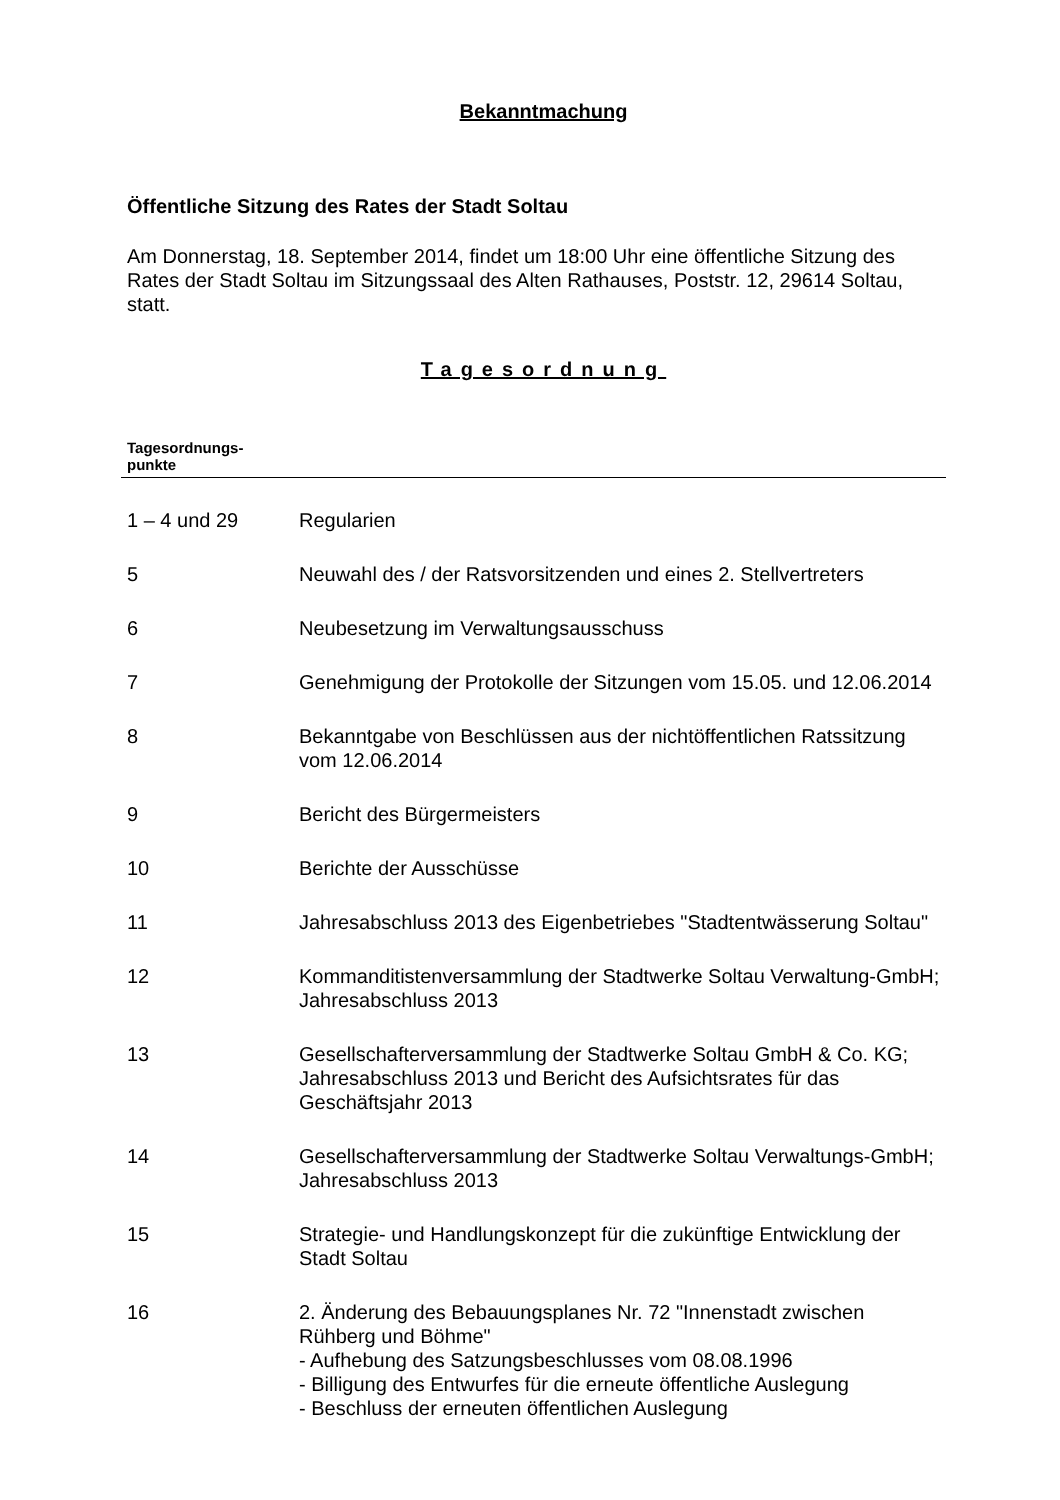Bekanntmachung
Öffentliche Sitzung des Rates der Stadt Soltau
Am Donnerstag, 18. September 2014, findet um 18:00 Uhr eine öffentliche Sitzung des Rates der Stadt Soltau im Sitzungssaal des Alten Rathauses, Poststr. 12, 29614 Soltau, statt.
Tagesordnung
| Tagesordnungs- punkte | |
| --- | --- |
| 1 – 4 und 29 | Regularien |
| 5 | Neuwahl des / der Ratsvorsitzenden und eines 2. Stellvertreters |
| 6 | Neubesetzung im Verwaltungsausschuss |
| 7 | Genehmigung der Protokolle der Sitzungen vom 15.05. und 12.06.2014 |
| 8 | Bekanntgabe von Beschlüssen aus der nichtöffentlichen Ratssitzung vom 12.06.2014 |
| 9 | Bericht des Bürgermeisters |
| 10 | Berichte der Ausschüsse |
| 11 | Jahresabschluss 2013 des Eigenbetriebes "Stadtentwässerung Soltau" |
| 12 | Kommanditistenversammlung der Stadtwerke Soltau Verwaltung-GmbH; Jahresabschluss 2013 |
| 13 | Gesellschafterversammlung der Stadtwerke Soltau GmbH & Co. KG; Jahresabschluss 2013 und Bericht des Aufsichtsrates für das Geschäftsjahr 2013 |
| 14 | Gesellschafterversammlung der Stadtwerke Soltau Verwaltungs-GmbH; Jahresabschluss 2013 |
| 15 | Strategie- und Handlungskonzept für die zukünftige Entwicklung der Stadt Soltau |
| 16 | 2. Änderung des Bebauungsplanes Nr. 72 "Innenstadt zwischen Rühberg und Böhme" - Aufhebung des Satzungsbeschlusses vom 08.08.1996 - Billigung des Entwurfes für die erneute öffentliche Auslegung - Beschluss der erneuten öffentlichen Auslegung |